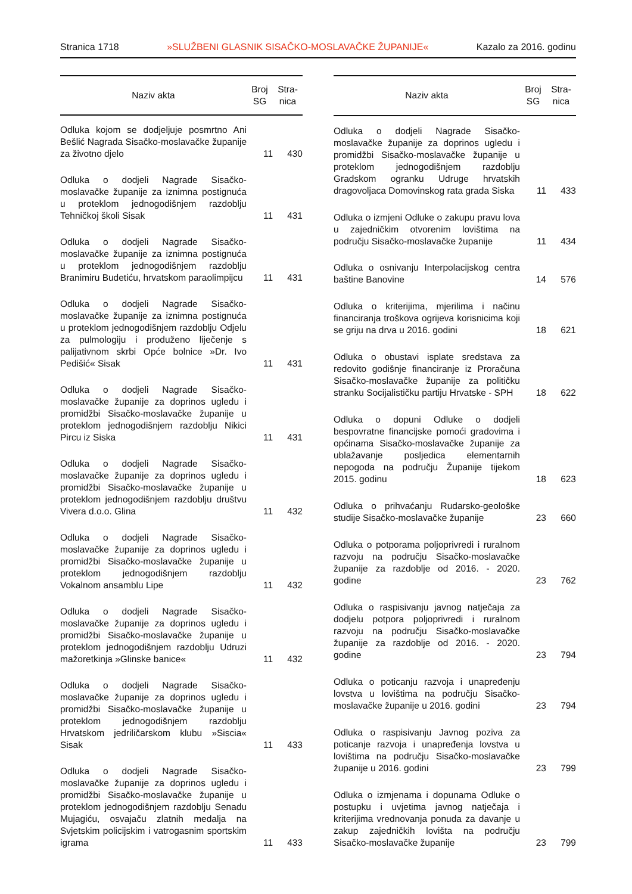Stranica 1718 »SLUŽBENI GLASNIK SISAČKO-MOSLAVAČKE ŽUPANIJE« Kazalo za 2016. godinu
| Naziv akta | Broj SG | Stra- nica |
| --- | --- | --- |
| Odluka kojom se dodjeljuje posmrtno Ani Bešlić Nagrada Sisačko-moslavačke županije za životno djelo | 11 | 430 |
| Odluka o dodjeli Nagrade Sisačko-moslavačke županije za iznimna postignuća u proteklom jednogodišnjem razdoblju Tehničkoj školi Sisak | 11 | 431 |
| Odluka o dodjeli Nagrade Sisačko-moslavačke županije za iznimna postignuća u proteklom jednogodišnjem razdoblju Branimiru Budetiću, hrvatskom paraolimpijcu | 11 | 431 |
| Odluka o dodjeli Nagrade Sisačko-moslavačke županije za iznimna postignuća u proteklom jednogodišnjem razdoblju Odjelu za pulmologiju i produženo liječenje s palijativnom skrbi Opće bolnice »Dr. Ivo Pedišić« Sisak | 11 | 431 |
| Odluka o dodjeli Nagrade Sisačko-moslavačke županije za doprinos ugledu i promidžbi Sisačko-moslavačke županije u proteklom jednogodišnjem razdoblju Nikici Pircu iz Siska | 11 | 431 |
| Odluka o dodjeli Nagrade Sisačko-moslavačke županije za doprinos ugledu i promidžbi Sisačko-moslavačke županije u proteklom jednogodišnjem razdoblju društvu Vivera d.o.o. Glina | 11 | 432 |
| Odluka o dodjeli Nagrade Sisačko-moslavačke županije za doprinos ugledu i promidžbi Sisačko-moslavačke županije u proteklom jednogodišnjem razdoblju Vokalnom ansamblu Lipe | 11 | 432 |
| Odluka o dodjeli Nagrade Sisačko-moslavačke županije za doprinos ugledu i promidžbi Sisačko-moslavačke županije u proteklom jednogodišnjem razdoblju Udruzi mažoretkinja »Glinske banice« | 11 | 432 |
| Odluka o dodjeli Nagrade Sisačko-moslavačke županije za doprinos ugledu i promidžbi Sisačko-moslavačke županije u proteklom jednogodišnjem razdoblju Hrvatskom jedriličarskom klubu »Siscia« Sisak | 11 | 433 |
| Odluka o dodjeli Nagrade Sisačko-moslavačke županije za doprinos ugledu i promidžbi Sisačko-moslavačke županije u proteklom jednogodišnjem razdoblju Senadu Mujagiću, osvajaču zlatnih medalja na Svjetskim policijskim i vatrogasnim sportskim igrama | 11 | 433 |
| Naziv akta | Broj SG | Stra- nica |
| --- | --- | --- |
| Odluka o dodjeli Nagrade Sisačko-moslavačke županije za doprinos ugledu i promidžbi Sisačko-moslavačke županije u proteklom jednogodišnjem razdoblju Gradskom ogranku Udruge hrvatskih dragovoljaca Domovinskog rata grada Siska | 11 | 433 |
| Odluka o izmjeni Odluke o zakupu pravu lova u zajedničkim otvorenim lovištima na području Sisačko-moslavačke županije | 11 | 434 |
| Odluka o osnivanju Interpolacijskog centra baštine Banovine | 14 | 576 |
| Odluka o kriterijima, mjerilima i načinu financiranja troškova ogrijeva korisnicima koji se griju na drva u 2016. godini | 18 | 621 |
| Odluka o obustavi isplate sredstava za redovito godišnje financiranje iz Proračuna Sisačko-moslavačke županije za političku stranku Socijalističku partiju Hrvatske - SPH | 18 | 622 |
| Odluka o dopuni Odluke o dodjeli bespovratne financijske pomoći gradovima i općinama Sisačko-moslavačke županije za ublažavanje posljedica elementarnih nepogoda na području Županije tijekom 2015. godinu | 18 | 623 |
| Odluka o prihvaćanju Rudarsko-geološke studije Sisačko-moslavačke županije | 23 | 660 |
| Odluka o potporama poljoprivredi i ruralnom razvoju na području Sisačko-moslavačke županije za razdoblje od 2016. - 2020. godine | 23 | 762 |
| Odluka o raspisivanju javnog natječaja za dodjelu potpora poljoprivredi i ruralnom razvoju na području Sisačko-moslavačke županije za razdoblje od 2016. - 2020. godine | 23 | 794 |
| Odluka o poticanju razvoja i unapređenju lovstva u lovištima na području Sisačko-moslavačke županije u 2016. godini | 23 | 794 |
| Odluka o raspisivanju Javnog poziva za poticanje razvoja i unapređenja lovstva u lovištima na području Sisačko-moslavačke županije u 2016. godini | 23 | 799 |
| Odluka o izmjenama i dopunama Odluke o postupku i uvjetima javnog natječaja i kriterijima vrednovanja ponuda za davanje u zakup zajedničkih lovišta na području Sisačko-moslavačke županije | 23 | 799 |